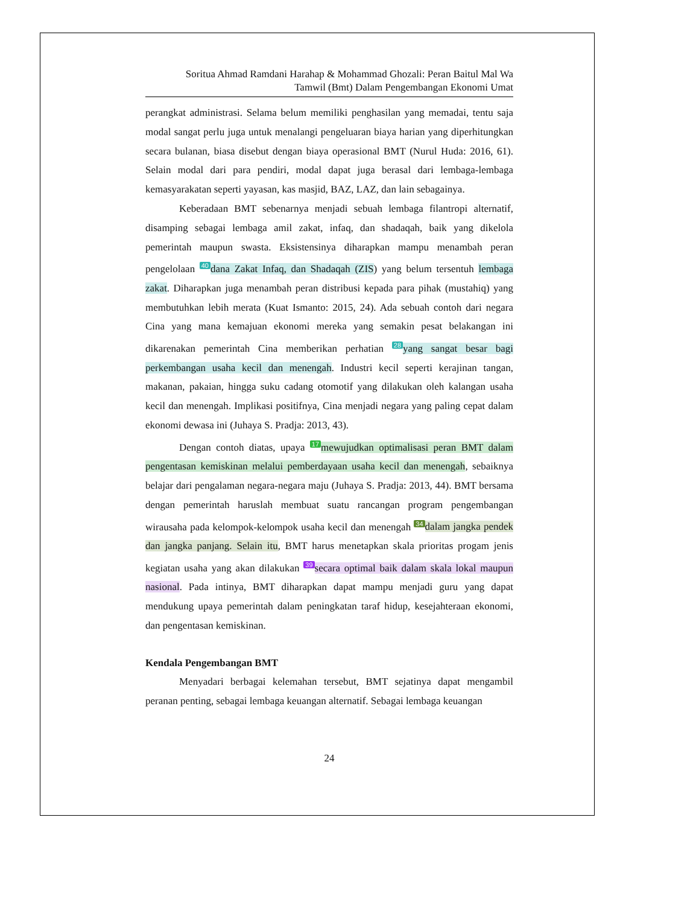Soritua Ahmad Ramdani Harahap & Mohammad Ghozali: Peran Baitul Mal Wa
Tamwil (Bmt) Dalam Pengembangan Ekonomi Umat
perangkat administrasi. Selama belum memiliki penghasilan yang memadai, tentu saja modal sangat perlu juga untuk menalangi pengeluaran biaya harian yang diperhitungkan secara bulanan, biasa disebut dengan biaya operasional BMT (Nurul Huda: 2016, 61). Selain modal dari para pendiri, modal dapat juga berasal dari lembaga-lembaga kemasyarakatan seperti yayasan, kas masjid, BAZ, LAZ, dan lain sebagainya.
Keberadaan BMT sebenarnya menjadi sebuah lembaga filantropi alternatif, disamping sebagai lembaga amil zakat, infaq, dan shadaqah, baik yang dikelola pemerintah maupun swasta. Eksistensinya diharapkan mampu menambah peran pengelolaan 40 dana Zakat Infaq, dan Shadaqah (ZIS) yang belum tersentuh lembaga zakat. Diharapkan juga menambah peran distribusi kepada para pihak (mustahiq) yang membutuhkan lebih merata (Kuat Ismanto: 2015, 24). Ada sebuah contoh dari negara Cina yang mana kemajuan ekonomi mereka yang semakin pesat belakangan ini dikarenakan pemerintah Cina memberikan perhatian 28 yang sangat besar bagi perkembangan usaha kecil dan menengah. Industri kecil seperti kerajinan tangan, makanan, pakaian, hingga suku cadang otomotif yang dilakukan oleh kalangan usaha kecil dan menengah. Implikasi positifnya, Cina menjadi negara yang paling cepat dalam ekonomi dewasa ini (Juhaya S. Pradja: 2013, 43).
Dengan contoh diatas, upaya 17 mewujudkan optimalisasi peran BMT dalam pengentasan kemiskinan melalui pemberdayaan usaha kecil dan menengah, sebaiknya belajar dari pengalaman negara-negara maju (Juhaya S. Pradja: 2013, 44). BMT bersama dengan pemerintah haruslah membuat suatu rancangan program pengembangan wirausaha pada kelompok-kelompok usaha kecil dan menengah 34 dalam jangka pendek dan jangka panjang. Selain itu, BMT harus menetapkan skala prioritas progam jenis kegiatan usaha yang akan dilakukan 39 secara optimal baik dalam skala lokal maupun nasional. Pada intinya, BMT diharapkan dapat mampu menjadi guru yang dapat mendukung upaya pemerintah dalam peningkatan taraf hidup, kesejahteraan ekonomi, dan pengentasan kemiskinan.
Kendala Pengembangan BMT
Menyadari berbagai kelemahan tersebut, BMT sejatinya dapat mengambil peranan penting, sebagai lembaga keuangan alternatif. Sebagai lembaga keuangan
24